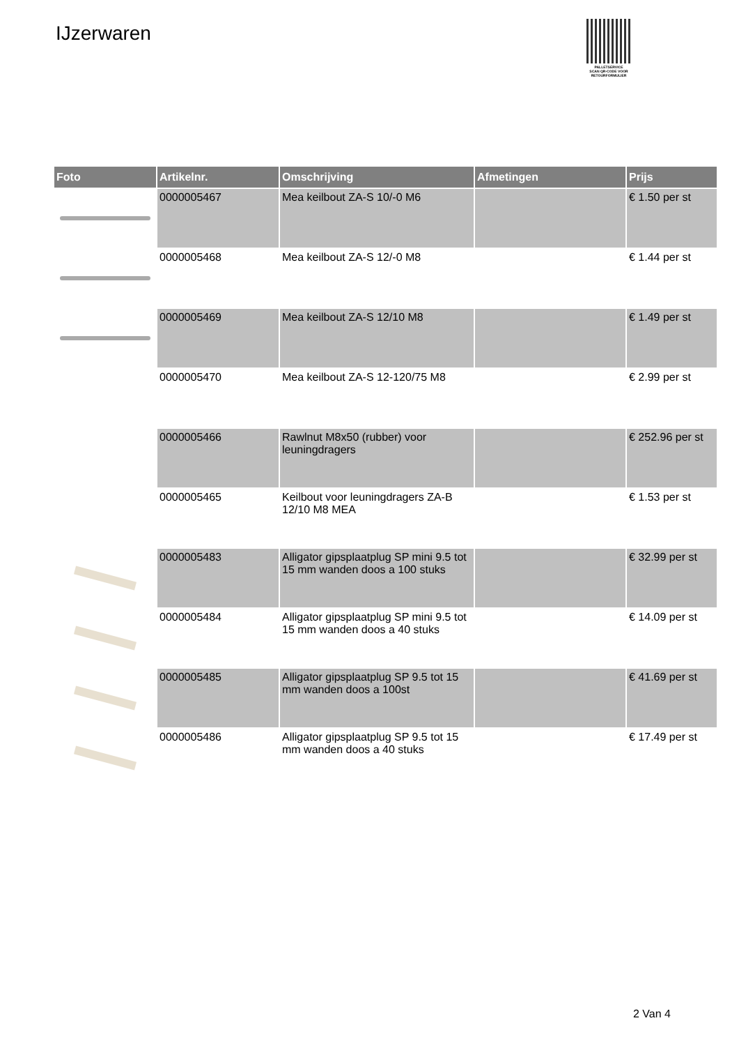IJzerwaren
PALLETSERVICE
SCAN QR-CODE VOOR RETOURFORMULIER
| Foto | Artikelnr. | Omschrijving | Afmetingen | Prijs |
| --- | --- | --- | --- | --- |
| | 0000005467 | Mea keilbout ZA-S 10/-0 M6 | | € 1.50 per st |
| | 0000005468 | Mea keilbout ZA-S 12/-0 M8 | | € 1.44 per st |
| | 0000005469 | Mea keilbout ZA-S 12/10 M8 | | € 1.49 per st |
| | 0000005470 | Mea keilbout ZA-S 12-120/75 M8 | | € 2.99 per st |
| | 0000005466 | Rawlnut M8x50 (rubber) voor leuningdragers | | € 252.96 per st |
| | 0000005465 | Keilbout voor leuningdragers ZA-B 12/10 M8 MEA | | € 1.53 per st |
| | 0000005483 | Alligator gipsplaatplug SP mini 9.5 tot 15 mm wanden doos a 100 stuks | | € 32.99 per st |
| | 0000005484 | Alligator gipsplaatplug SP mini 9.5 tot 15 mm wanden doos a 40 stuks | | € 14.09 per st |
| | 0000005485 | Alligator gipsplaatplug SP 9.5 tot 15 mm wanden doos a 100st | | € 41.69 per st |
| | 0000005486 | Alligator gipsplaatplug SP 9.5 tot 15 mm wanden doos a 40 stuks | | € 17.49 per st |
2 Van 4